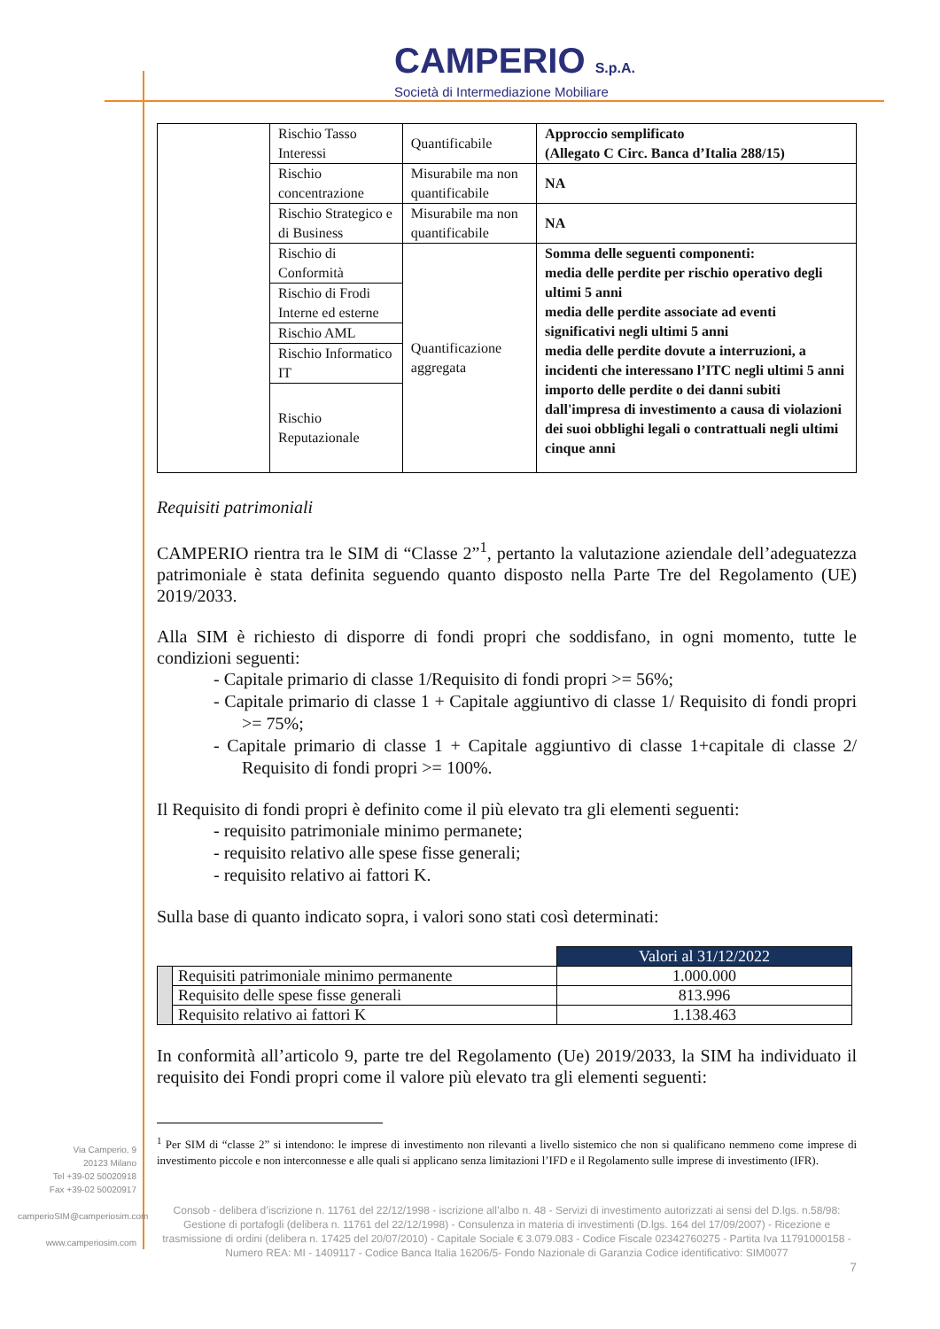CAMPERIO S.p.A.
Società di Intermediazione Mobiliare
| | Rischio Tasso Interessi | Quantificabile | Approccio semplificato (Allegato C Circ. Banca d’Italia 288/15) |
| | Rischio concentrazione | Misurabile ma non quantificabile | NA |
| | Rischio Strategico e di Business | Misurabile ma non quantificabile | NA |
| | Rischio di Conformità | Quantificazione aggregata | Somma delle seguenti componenti: media delle perdite per rischio operativo degli ultimi 5 anni media delle perdite associate ad eventi significativi negli ultimi 5 anni media delle perdite dovute a interruzioni, a incidenti che interessano l’ITC negli ultimi 5 anni importo delle perdite o dei danni subiti dall'impresa di investimento a causa di violazioni dei suoi obblighi legali o contrattuali negli ultimi cinque anni |
| | Rischio di Frodi Interne ed esterne | | |
| | Rischio AML | | |
| | Rischio Informatico IT | | |
| | Rischio Reputazionale | | |
Requisiti patrimoniali
CAMPERIO rientra tra le SIM di “Classe 2”<sup>1</sup>, pertanto la valutazione aziendale dell’adeguatezza patrimoniale è stata definita seguendo quanto disposto nella Parte Tre del Regolamento (UE) 2019/2033.
Alla SIM è richiesto di disporre di fondi propri che soddisfano, in ogni momento, tutte le condizioni seguenti:
- Capitale primario di classe 1/Requisito di fondi propri >= 56%;
- Capitale primario di classe 1 + Capitale aggiuntivo di classe 1/ Requisito di fondi propri >= 75%;
- Capitale primario di classe 1 + Capitale aggiuntivo di classe 1+capitale di classe 2/ Requisito di fondi propri >= 100%.
Il Requisito di fondi propri è definito come il più elevato tra gli elementi seguenti:
- requisito patrimoniale minimo permanete;
- requisito relativo alle spese fisse generali;
- requisito relativo ai fattori K.
Sulla base di quanto indicato sopra, i valori sono stati così determinati:
| | | Valori al 31/12/2022 |
| | Requisiti patrimoniale minimo permanente | 1.000.000 |
| | Requisito delle spese fisse generali | 813.996 |
| | Requisito relativo ai fattori K | 1.138.463 |
In conformità all’articolo 9, parte tre del Regolamento (Ue) 2019/2033, la SIM ha individuato il requisito dei Fondi propri come il valore più elevato tra gli elementi seguenti:
<sup>1</sup> Per SIM di “classe 2” si intendono: le imprese di investimento non rilevanti a livello sistemico che non si qualificano nemmeno come imprese di investimento piccole e non interconnesse e alle quali si applicano senza limitazioni l’IFD e il Regolamento sulle imprese di investimento (IFR).
Via Camperio, 9
20123 Milano
Tel +39-02 50020918
Fax +39-02 50020917
camperioSIM@camperiosim.com
www.camperiosim.com
Consob - delibera d’iscrizione n. 11761 del 22/12/1998 - iscrizione all’albo n. 48 - Servizi di investimento autorizzati ai sensi del D.lgs. n.58/98: Gestione di portafogli (delibera n. 11761 del 22/12/1998) - Consulenza in materia di investimenti (D.lgs. 164 del 17/09/2007) - Ricezione e trasmissione di ordini (delibera n. 17425 del 20/07/2010) - Capitale Sociale € 3.079.083 - Codice Fiscale 02342760275 - Partita Iva 11791000158 - Numero REA: MI - 1409117 - Codice Banca Italia 16206/5- Fondo Nazionale di Garanzia Codice identificativo: SIM0077
7